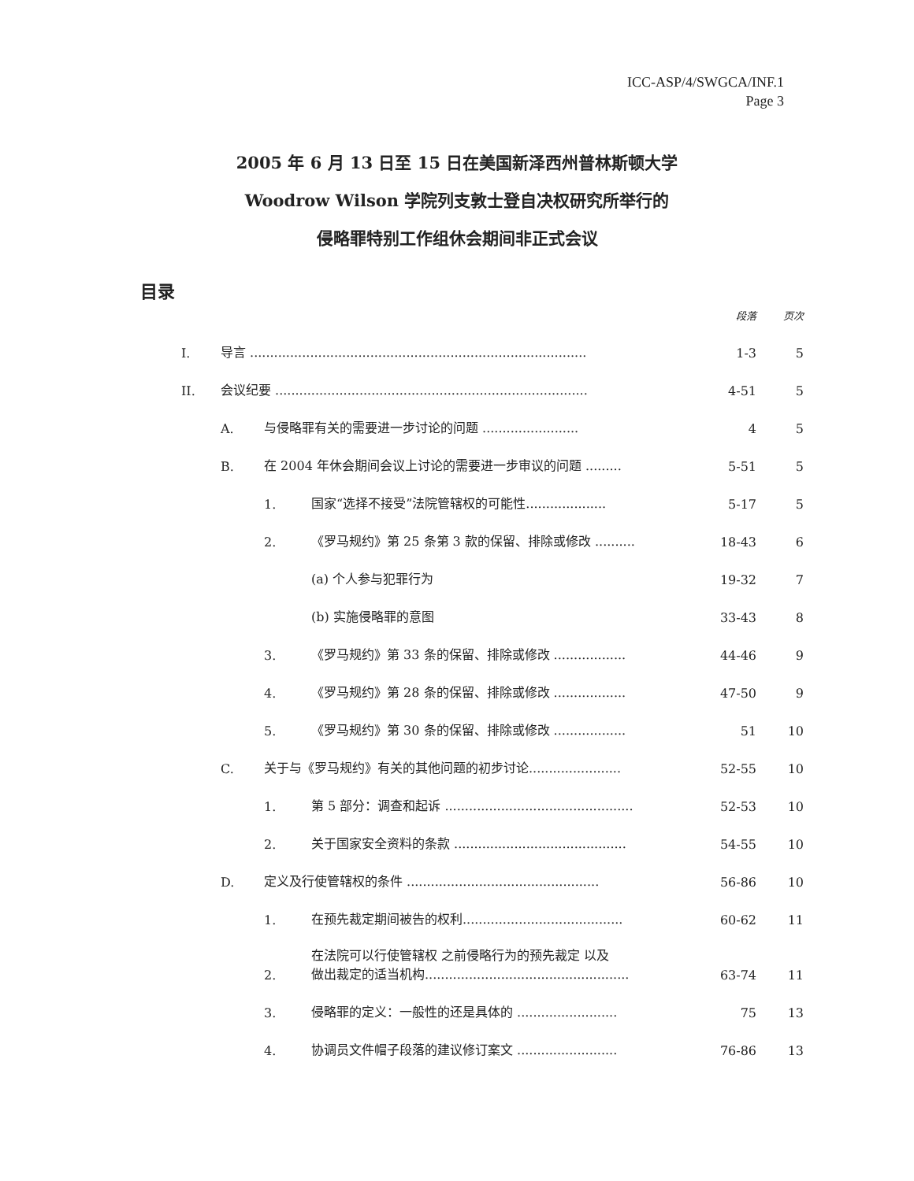ICC-ASP/4/SWGCA/INF.1
Page 3
2005 年 6 月 13 日至 15 日在美国新泽西州普林斯顿大学
Woodrow Wilson 学院列支敦士登自决权研究所举行的
侵略罪特别工作组休会期间非正式会议
目录
| | | | | 段落 | 页次 |
| I. | 导言 .................................................................................... | | | 1-3 | 5 |
| II. | 会议纪要 .............................................................................. | | | 4-51 | 5 |
| | A. | 与侵略罪有关的需要进一步讨论的问题 ........................ | | 4 | 5 |
| | B. | 在 2004 年休会期间会议上讨论的需要进一步审议的问题 ......... | | 5-51 | 5 |
| | | 1. | 国家“选择不接受”法院管辖权的可能性.................... | 5-17 | 5 |
| | | 2. | 《罗马规约》第 25 条第 3 款的保留、排除或修改 .......... | 18-43 | 6 |
| | | | (a) 个人参与犯罪行为 | 19-32 | 7 |
| | | | (b) 实施侵略罪的意图 | 33-43 | 8 |
| | | 3. | 《罗马规约》第 33 条的保留、排除或修改 .................. | 44-46 | 9 |
| | | 4. | 《罗马规约》第 28 条的保留、排除或修改 .................. | 47-50 | 9 |
| | | 5. | 《罗马规约》第 30 条的保留、排除或修改 .................. | 51 | 10 |
| | C. | 关于与《罗马规约》有关的其他问题的初步讨论....................... | | 52-55 | 10 |
| | | 1. | 第 5 部分：调查和起诉 ............................................... | 52-53 | 10 |
| | | 2. | 关于国家安全资料的条款 ........................................... | 54-55 | 10 |
| | D. | 定义及行使管辖权的条件 ................................................ | | 56-86 | 10 |
| | | 1. | 在预先裁定期间被告的权利........................................ | 60-62 | 11 |
| | | 2. | 在法院可以行使管辖权 之前侵略行为的预先裁定 以及 做出裁定的适当机构................................................... | 63-74 | 11 |
| | | 3. | 侵略罪的定义：一般性的还是具体的 ......................... | 75 | 13 |
| | | 4. | 协调员文件帽子段落的建议修订案文 ......................... | 76-86 | 13 |